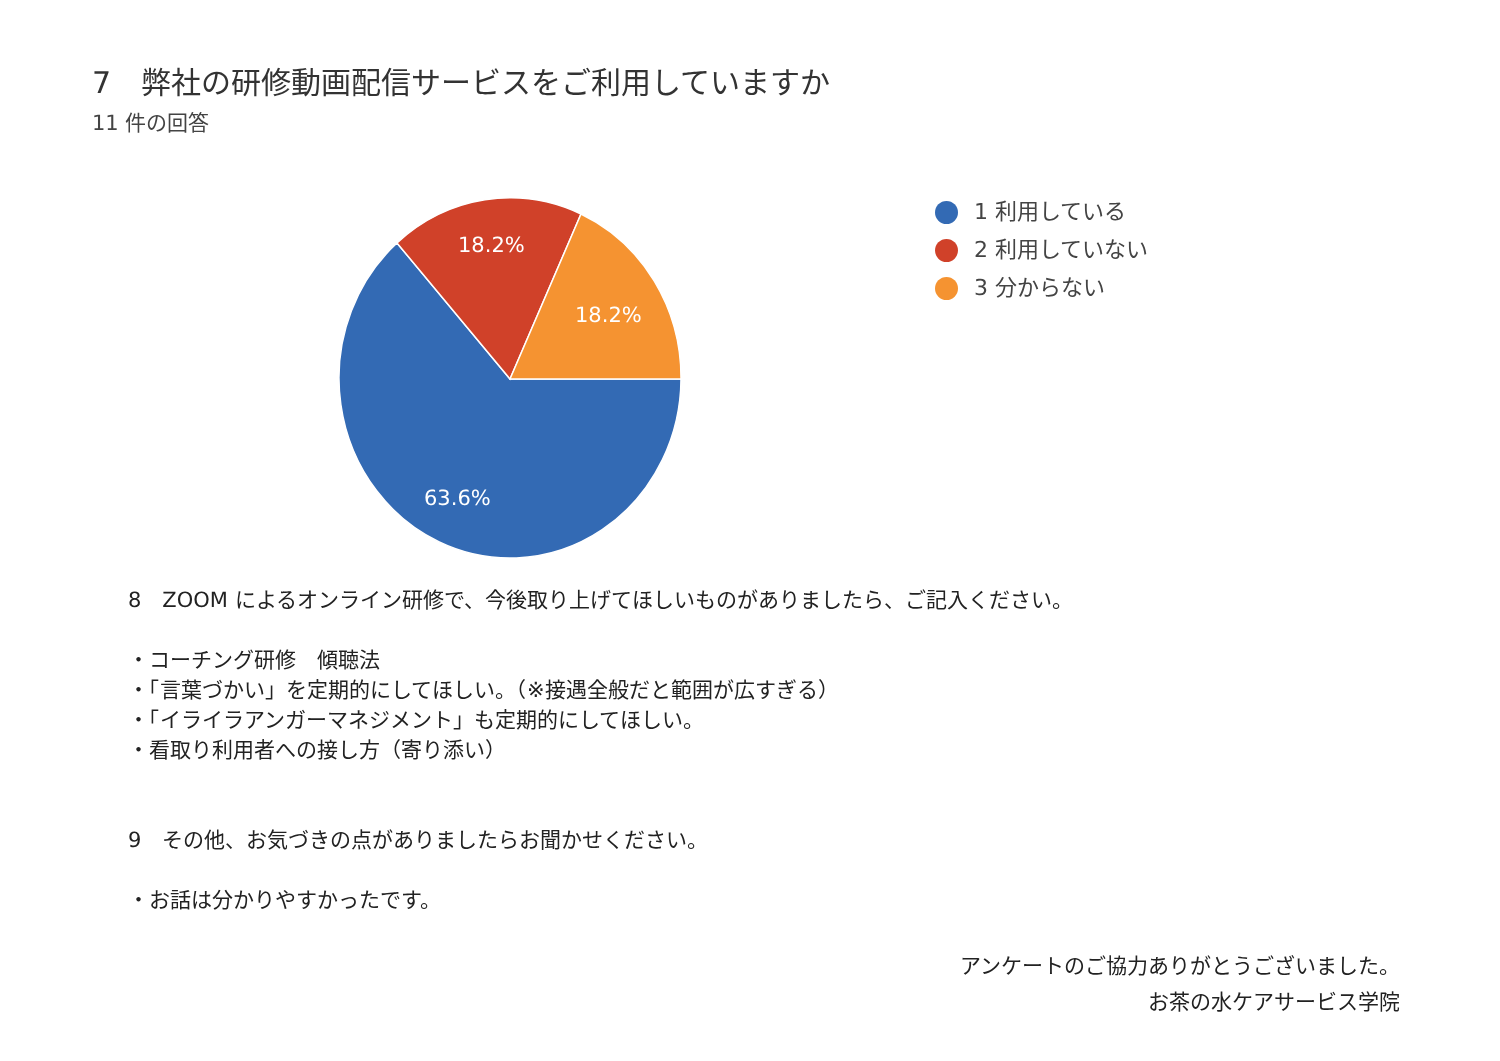7　弊社の研修動画配信サービスをご利用していますか
11 件の回答
18.2%
18.2%
63.6%
1 利用している
2 利用していない
3 分からない
8　ZOOM によるオンライン研修で、今後取り上げてほしいものがありましたら、ご記入ください。
・コーチング研修　傾聴法
・「言葉づかい」を定期的にしてほしい。（※接遇全般だと範囲が広すぎる）
・「イライラアンガーマネジメント」も定期的にしてほしい。
・看取り利用者への接し方（寄り添い）
9　その他、お気づきの点がありましたらお聞かせください。
・お話は分かりやすかったです。
アンケートのご協力ありがとうございました。
お茶の水ケアサービス学院